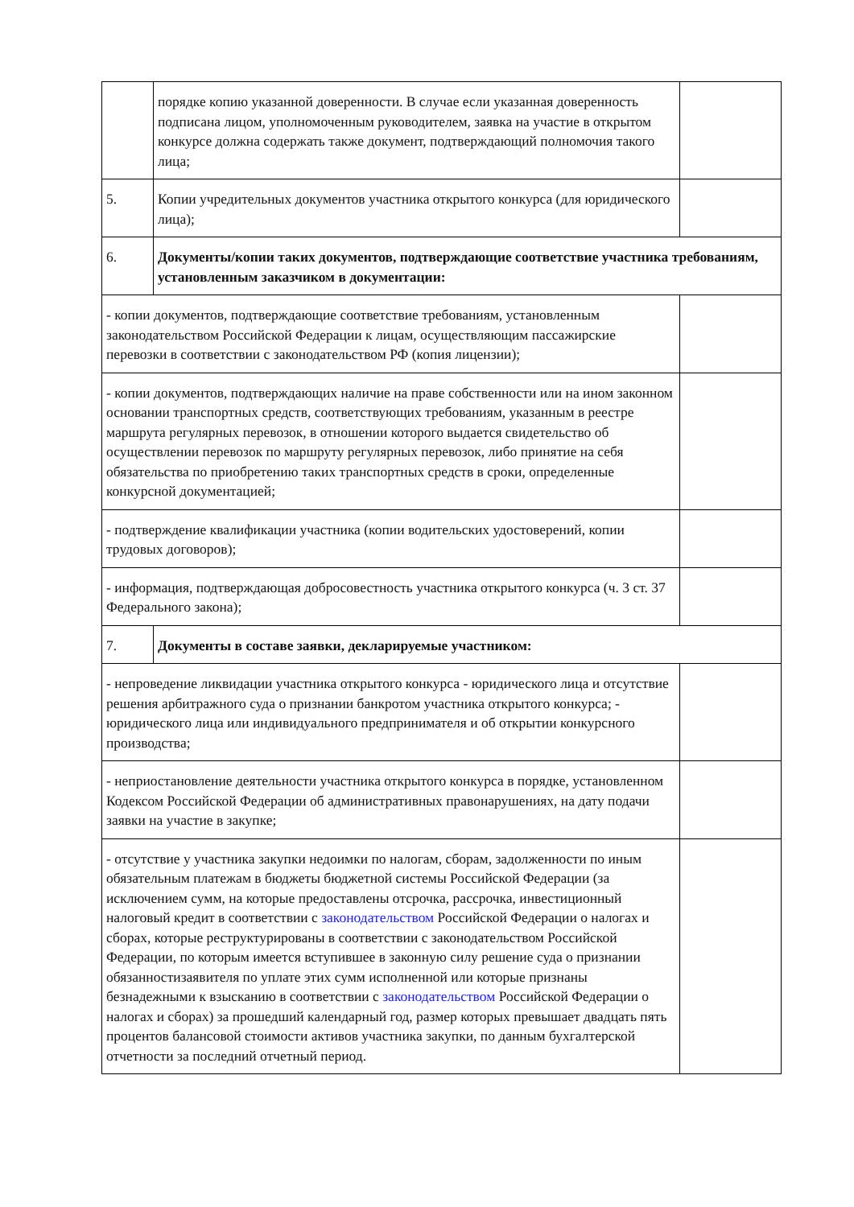| | порядке копию указанной доверенности. В случае если указанная доверенность подписана лицом, уполномоченным руководителем, заявка на участие в открытом конкурсе должна содержать также документ, подтверждающий полномочия такого лица; | |
| 5. | Копии учредительных документов участника открытого конкурса (для юридического лица); | |
| 6. | Документы/копии таких документов, подтверждающие соответствие участника требованиям, установленным заказчиком в документации: | |
| - копии документов, подтверждающие соответствие требованиям, установленным законодательством Российской Федерации к лицам, осуществляющим пассажирские перевозки в соответствии с законодательством РФ (копия лицензии); | | |
| - копии документов, подтверждающих наличие на праве собственности или на ином законном основании транспортных средств, соответствующих требованиям, указанным в реестре маршрута регулярных перевозок, в отношении которого выдается свидетельство об осуществлении перевозок по маршруту регулярных перевозок, либо принятие на себя обязательства по приобретению таких транспортных средств в сроки, определенные конкурсной документацией; | | |
| - подтверждение квалификации участника (копии водительских удостоверений, копии трудовых договоров); | | |
| - информация, подтверждающая добросовестность участника открытого конкурса (ч. 3 ст. 37 Федерального закона); | | |
| 7. | Документы в составе заявки, декларируемые участником: | |
| - непроведение ликвидации участника открытого конкурса - юридического лица и отсутствие решения арбитражного суда о признании банкротом участника открытого конкурса; - юридического лица или индивидуального предпринимателя и об открытии конкурсного производства; | | |
| - неприостановление деятельности участника открытого конкурса в порядке, установленном Кодексом Российской Федерации об административных правонарушениях, на дату подачи заявки на участие в закупке; | | |
| - отсутствие у участника закупки недоимки по налогам, сборам, задолженности по иным обязательным платежам в бюджеты бюджетной системы Российской Федерации (за исключением сумм, на которые предоставлены отсрочка, рассрочка, инвестиционный налоговый кредит в соответствии с законодательством Российской Федерации о налогах и сборах, которые реструктурированы в соответствии с законодательством Российской Федерации, по которым имеется вступившее в законную силу решение суда о признании обязанностизаявителя по уплате этих сумм исполненной или которые признаны безнадежными к взысканию в соответствии с законодательством Российской Федерации о налогах и сборах) за прошедший календарный год, размер которых превышает двадцать пять процентов балансовой стоимости активов участника закупки, по данным бухгалтерской отчетности за последний отчетный период. | | |